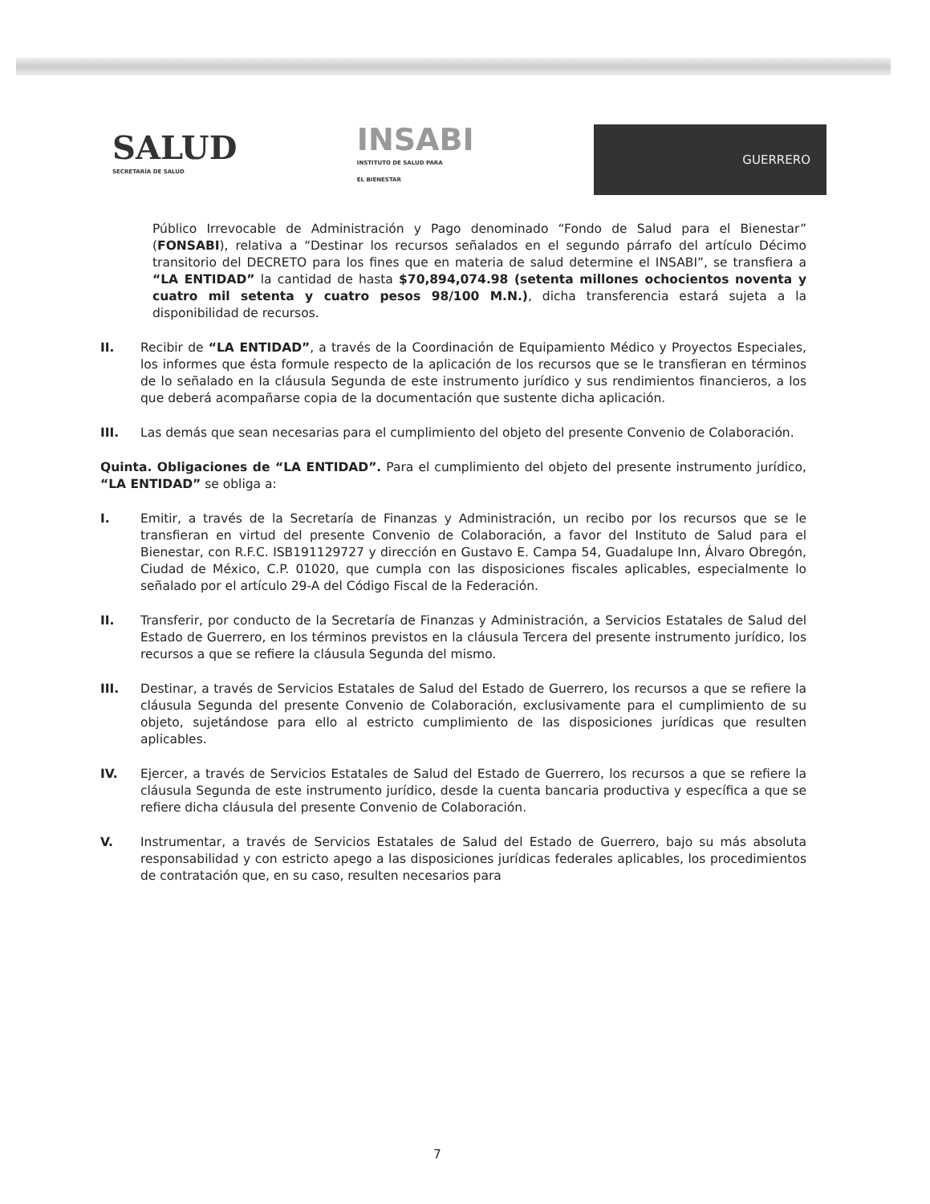SALUD
SECRETARÍA DE SALUD
INSABI
INSTITUTO DE SALUD PARA
EL BIENESTAR
GUERRERO
Público Irrevocable de Administración y Pago denominado “Fondo de Salud para el Bienestar” (FONSABI), relativa a “Destinar los recursos señalados en el segundo párrafo del artículo Décimo transitorio del DECRETO para los fines que en materia de salud determine el INSABI”, se transfiera a “LA ENTIDAD” la cantidad de hasta $70,894,074.98 (setenta millones ochocientos noventa y cuatro mil setenta y cuatro pesos 98/100 M.N.), dicha transferencia estará sujeta a la disponibilidad de recursos.
II. Recibir de “LA ENTIDAD”, a través de la Coordinación de Equipamiento Médico y Proyectos Especiales, los informes que ésta formule respecto de la aplicación de los recursos que se le transfieran en términos de lo señalado en la cláusula Segunda de este instrumento jurídico y sus rendimientos financieros, a los que deberá acompañarse copia de la documentación que sustente dicha aplicación.
III. Las demás que sean necesarias para el cumplimiento del objeto del presente Convenio de Colaboración.
Quinta. Obligaciones de “LA ENTIDAD”. Para el cumplimiento del objeto del presente instrumento jurídico, “LA ENTIDAD” se obliga a:
I. Emitir, a través de la Secretaría de Finanzas y Administración, un recibo por los recursos que se le transfieran en virtud del presente Convenio de Colaboración, a favor del Instituto de Salud para el Bienestar, con R.F.C. ISB191129727 y dirección en Gustavo E. Campa 54, Guadalupe Inn, Álvaro Obregón, Ciudad de México, C.P. 01020, que cumpla con las disposiciones fiscales aplicables, especialmente lo señalado por el artículo 29-A del Código Fiscal de la Federación.
II. Transferir, por conducto de la Secretaría de Finanzas y Administración, a Servicios Estatales de Salud del Estado de Guerrero, en los términos previstos en la cláusula Tercera del presente instrumento jurídico, los recursos a que se refiere la cláusula Segunda del mismo.
III. Destinar, a través de Servicios Estatales de Salud del Estado de Guerrero, los recursos a que se refiere la cláusula Segunda del presente Convenio de Colaboración, exclusivamente para el cumplimiento de su objeto, sujetándose para ello al estricto cumplimiento de las disposiciones jurídicas que resulten aplicables.
IV. Ejercer, a través de Servicios Estatales de Salud del Estado de Guerrero, los recursos a que se refiere la cláusula Segunda de este instrumento jurídico, desde la cuenta bancaria productiva y específica a que se refiere dicha cláusula del presente Convenio de Colaboración.
V. Instrumentar, a través de Servicios Estatales de Salud del Estado de Guerrero, bajo su más absoluta responsabilidad y con estricto apego a las disposiciones jurídicas federales aplicables, los procedimientos de contratación que, en su caso, resulten necesarios para
7